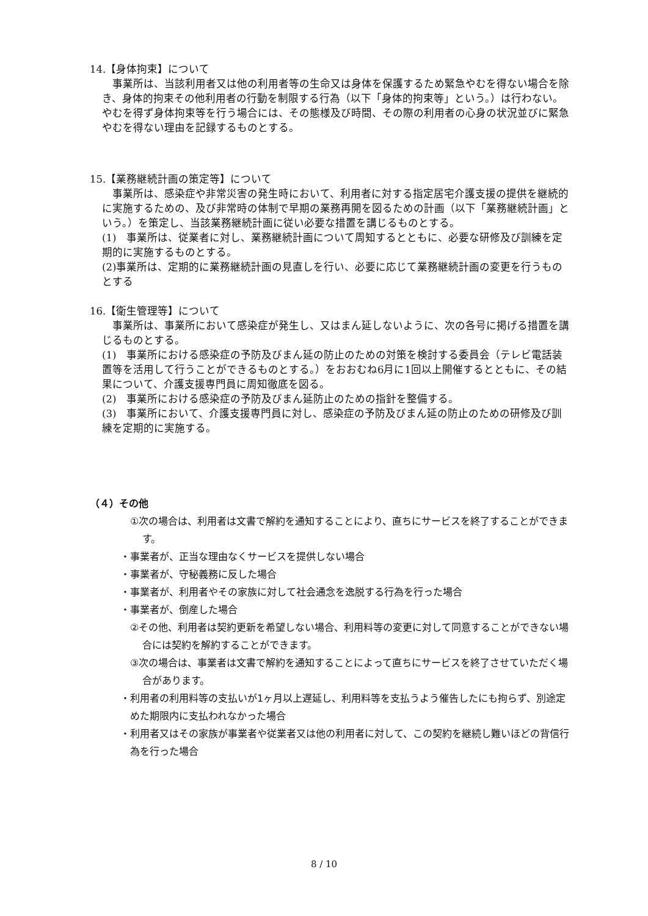14.【身体拘束】について
　事業所は、当該利用者又は他の利用者等の生命又は身体を保護するため緊急やむを得ない場合を除き、身体的拘束その他利用者の行動を制限する行為（以下「身体的拘束等」という。）は行わない。やむを得ず身体拘束等を行う場合には、その態様及び時間、その際の利用者の心身の状況並びに緊急やむを得ない理由を記録するものとする。
15.【業務継続計画の策定等】について
　事業所は、感染症や非常災害の発生時において、利用者に対する指定居宅介護支援の提供を継続的に実施するための、及び非常時の体制で早期の業務再開を図るための計画（以下「業務継続計画」という。）を策定し、当該業務継続計画に従い必要な措置を講じるものとする。
(1)　事業所は、従業者に対し、業務継続計画について周知するとともに、必要な研修及び訓練を定期的に実施するものとする。
(2)事業所は、定期的に業務継続計画の見直しを行い、必要に応じて業務継続計画の変更を行うものとする
16.【衛生管理等】について
　事業所は、事業所において感染症が発生し、又はまん延しないように、次の各号に掲げる措置を講じるものとする。
(1)　事業所における感染症の予防及びまん延の防止のための対策を検討する委員会（テレビ電話装置等を活用して行うことができるものとする。）をおおむね6月に1回以上開催するとともに、その結果について、介護支援専門員に周知徹底を図る。
(2)　事業所における感染症の予防及びまん延防止のための指針を整備する。
(3)　事業所において、介護支援専門員に対し、感染症の予防及びまん延の防止のための研修及び訓練を定期的に実施する。
（４）その他
①次の場合は、利用者は文書で解約を通知することにより、直ちにサービスを終了することができます。
・事業者が、正当な理由なくサービスを提供しない場合
・事業者が、守秘義務に反した場合
・事業者が、利用者やその家族に対して社会通念を逸脱する行為を行った場合
・事業者が、倒産した場合
②その他、利用者は契約更新を希望しない場合、利用料等の変更に対して同意することができない場合には契約を解約することができます。
③次の場合は、事業者は文書で解約を通知することによって直ちにサービスを終了させていただく場合があります。
・利用者の利用料等の支払いが1ヶ月以上遅延し、利用料等を支払うよう催告したにも拘らず、別途定めた期限内に支払われなかった場合
・利用者又はその家族が事業者や従業者又は他の利用者に対して、この契約を継続し難いほどの背信行為を行った場合
8 / 10